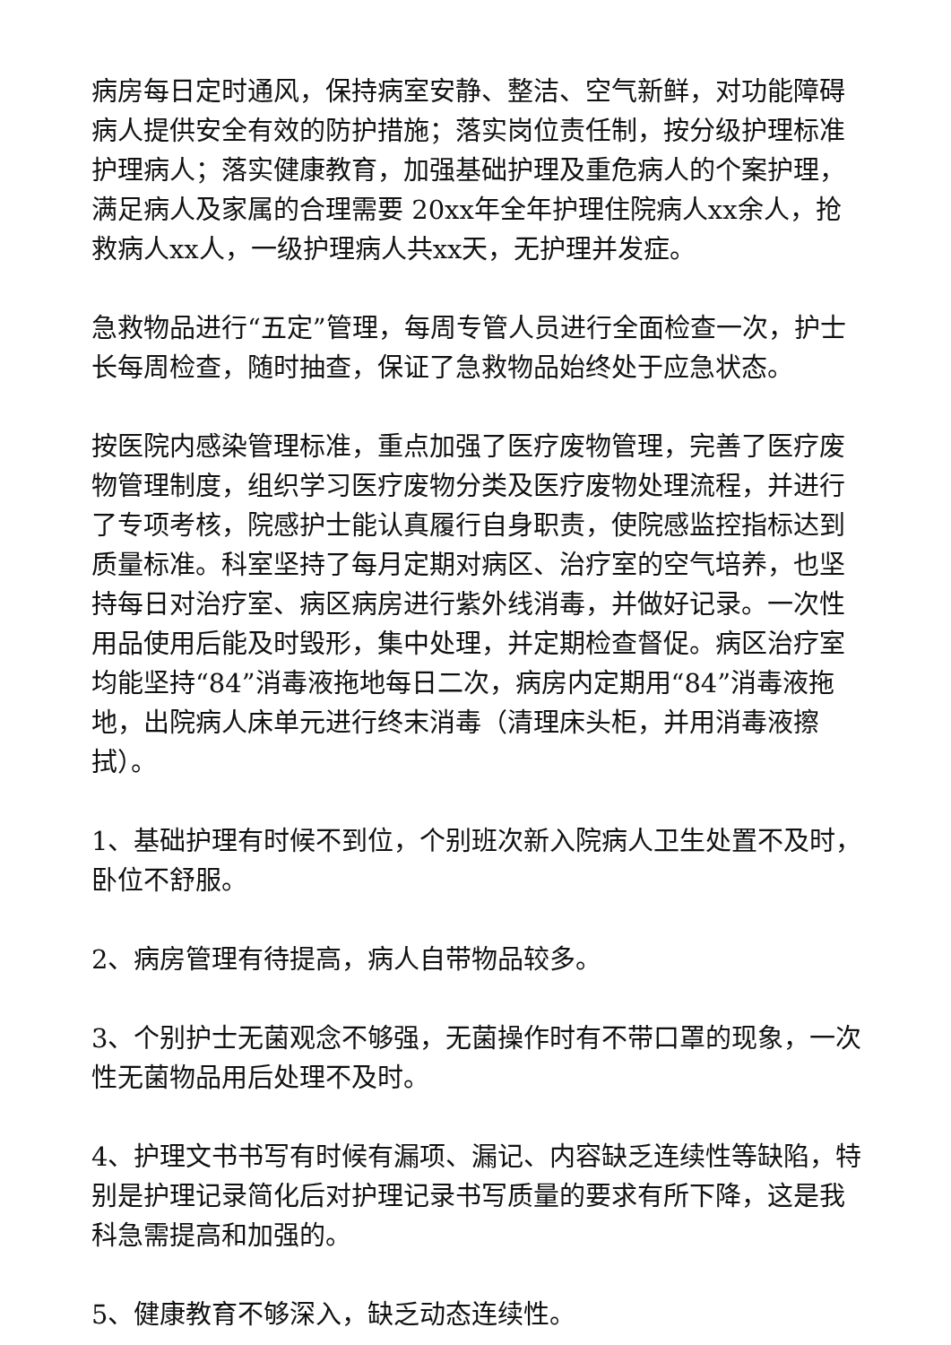病房每日定时通风，保持病室安静、整洁、空气新鲜，对功能障碍病人提供安全有效的防护措施；落实岗位责任制，按分级护理标准护理病人；落实健康教育，加强基础护理及重危病人的个案护理，满足病人及家属的合理需要 20xx年全年护理住院病人xx余人，抢救病人xx人，一级护理病人共xx天，无护理并发症。
急救物品进行“五定”管理，每周专管人员进行全面检查一次，护士长每周检查，随时抽查，保证了急救物品始终处于应急状态。
按医院内感染管理标准，重点加强了医疗废物管理，完善了医疗废物管理制度，组织学习医疗废物分类及医疗废物处理流程，并进行了专项考核，院感护士能认真履行自身职责，使院感监控指标达到质量标准。科室坚持了每月定期对病区、治疗室的空气培养，也坚持每日对治疗室、病区病房进行紫外线消毒，并做好记录。一次性用品使用后能及时毁形，集中处理，并定期检查督促。病区治疗室均能坚持“84”消毒液拖地每日二次，病房内定期用“84”消毒液拖地，出院病人床单元进行终末消毒（清理床头柜，并用消毒液擦拭）。
1、基础护理有时候不到位，个别班次新入院病人卫生处置不及时，卧位不舒服。
2、病房管理有待提高，病人自带物品较多。
3、个别护士无菌观念不够强，无菌操作时有不带口罩的现象，一次性无菌物品用后处理不及时。
4、护理文书书写有时候有漏项、漏记、内容缺乏连续性等缺陷，特别是护理记录简化后对护理记录书写质量的要求有所下降，这是我科急需提高和加强的。
5、健康教育不够深入，缺乏动态连续性。